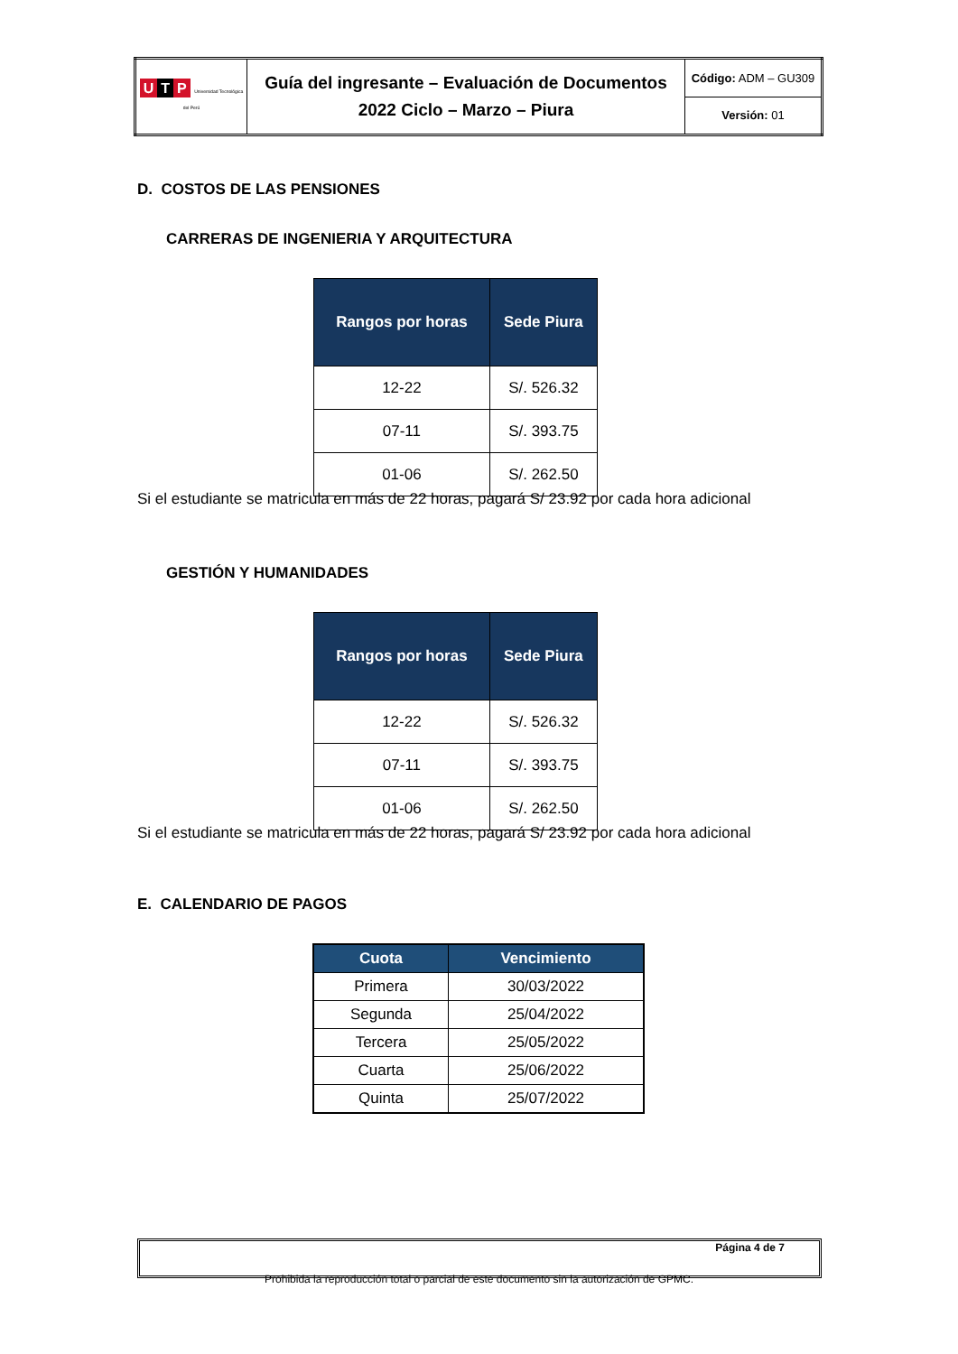| U T P Universidad Tecnológica del Perú | Guía del ingresante – Evaluación de Documentos 2022 Ciclo – Marzo – Piura | Código: ADM – GU309 |
| | | Versión: 01 |
D. COSTOS DE LAS PENSIONES
CARRERAS DE INGENIERIA Y ARQUITECTURA
| Rangos por horas | Sede Piura |
| --- | --- |
| 12-22 | S/. 526.32 |
| 07-11 | S/. 393.75 |
| 01-06 | S/. 262.50 |
Si el estudiante se matricula en más de 22 horas, pagará S/ 23.92 por cada hora adicional
GESTIÓN Y HUMANIDADES
| Rangos por horas | Sede Piura |
| --- | --- |
| 12-22 | S/. 526.32 |
| 07-11 | S/. 393.75 |
| 01-06 | S/. 262.50 |
Si el estudiante se matricula en más de 22 horas, pagará S/ 23.92 por cada hora adicional
E. CALENDARIO DE PAGOS
| Cuota | Vencimiento |
| --- | --- |
| Primera | 30/03/2022 |
| Segunda | 25/04/2022 |
| Tercera | 25/05/2022 |
| Cuarta | 25/06/2022 |
| Quinta | 25/07/2022 |
Página 4 de 7
Prohibida la reproducción total o parcial de este documento sin la autorización de GPMC.